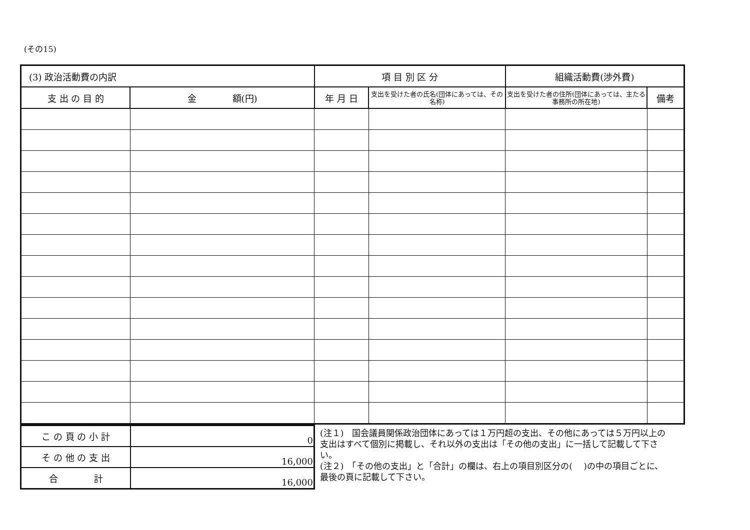(その15)
| (3) 政治活動費の内訳 | | 項 目 別 区 分 | | 組織活動費(渉外費) | |
| --- | --- | --- | --- | --- | --- |
| 支 出 の 目 的 | 金 額(円) | 年 月 日 | 支出を受けた者の氏名(団体にあっては、その名称) | 支出を受けた者の住所(団体にあっては、主たる事務所の所在地) | 備考 |
| こ の 頁 の 小 計 | 0 |
| そ の 他 の 支 出 | 16,000 |
| 合 計 | 16,000 |
(注１)　国会議員関係政治団体にあっては１万円超の支出、その他にあっては５万円以上の支出はすべて個別に掲載し、それ以外の支出は「その他の支出」に一括して記載して下さい。
(注２)　「その他の支出」と「合計」の欄は、右上の項目別区分の(　 )の中の項目ごとに、最後の頁に記載して下さい。